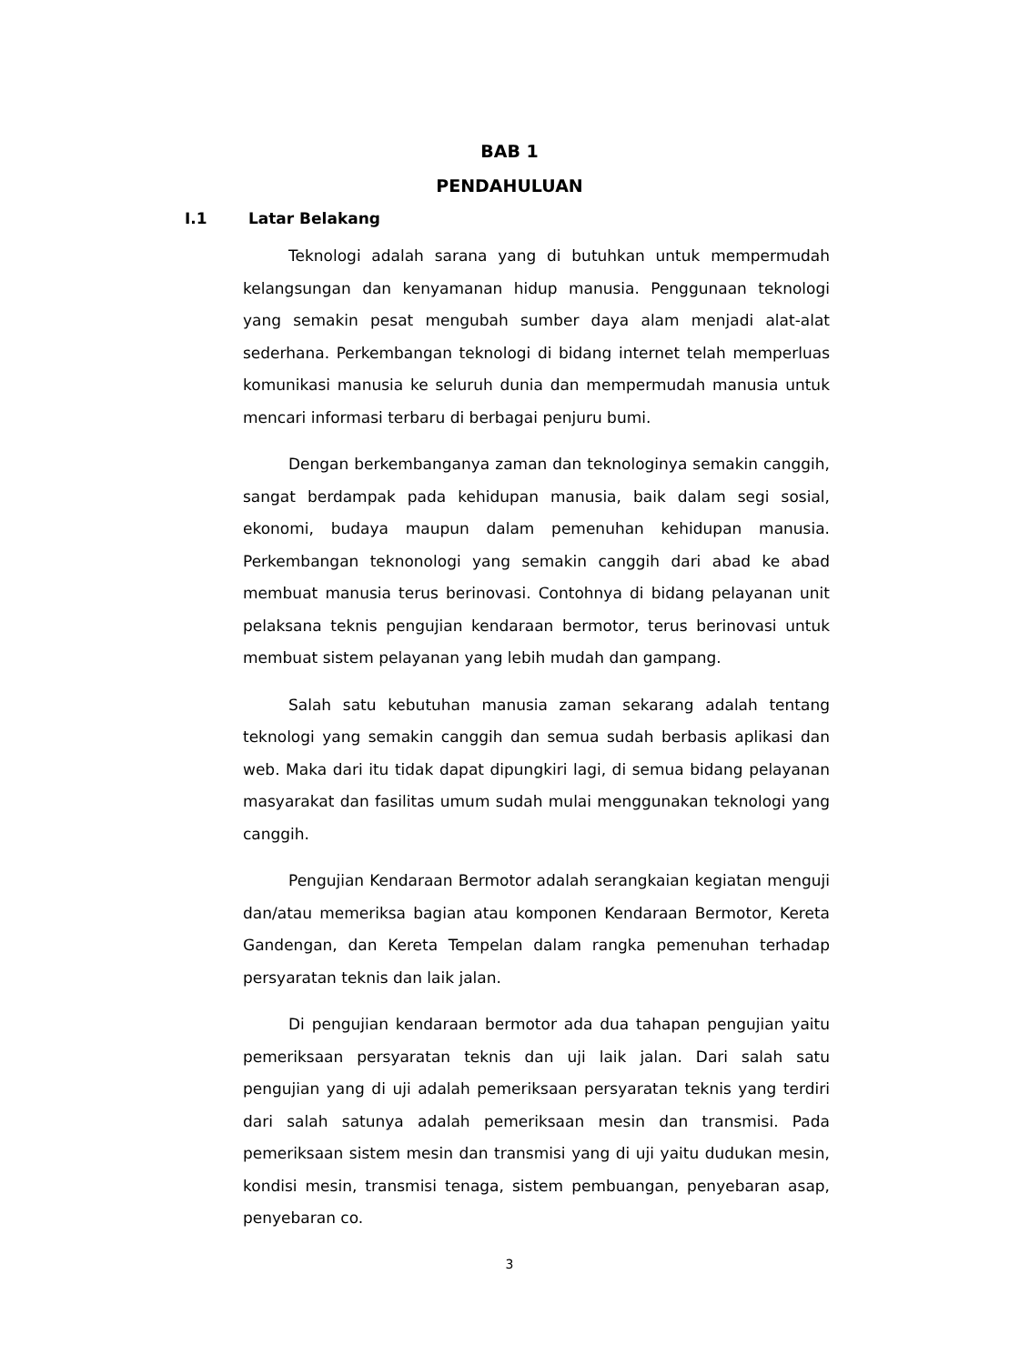BAB 1
PENDAHULUAN
I.1 Latar Belakang
Teknologi adalah sarana yang di butuhkan untuk mempermudah kelangsungan dan kenyamanan hidup manusia. Penggunaan teknologi yang semakin pesat mengubah sumber daya alam menjadi alat-alat sederhana. Perkembangan teknologi di bidang internet telah memperluas komunikasi manusia ke seluruh dunia dan mempermudah manusia untuk mencari informasi terbaru di berbagai penjuru bumi.
Dengan berkembanganya zaman dan teknologinya semakin canggih, sangat berdampak pada kehidupan manusia, baik dalam segi sosial, ekonomi, budaya maupun dalam pemenuhan kehidupan manusia. Perkembangan teknonologi yang semakin canggih dari abad ke abad membuat manusia terus berinovasi. Contohnya di bidang pelayanan unit pelaksana teknis pengujian kendaraan bermotor, terus berinovasi untuk membuat sistem pelayanan yang lebih mudah dan gampang.
Salah satu kebutuhan manusia zaman sekarang adalah tentang teknologi yang semakin canggih dan semua sudah berbasis aplikasi dan web. Maka dari itu tidak dapat dipungkiri lagi, di semua bidang pelayanan masyarakat dan fasilitas umum sudah mulai menggunakan teknologi yang canggih.
Pengujian Kendaraan Bermotor adalah serangkaian kegiatan menguji dan/atau memeriksa bagian atau komponen Kendaraan Bermotor, Kereta Gandengan, dan Kereta Tempelan dalam rangka pemenuhan terhadap persyaratan teknis dan laik jalan.
Di pengujian kendaraan bermotor ada dua tahapan pengujian yaitu pemeriksaan persyaratan teknis dan uji laik jalan. Dari salah satu pengujian yang di uji adalah pemeriksaan persyaratan teknis yang terdiri dari salah satunya adalah pemeriksaan mesin dan transmisi. Pada pemeriksaan sistem mesin dan transmisi yang di uji yaitu dudukan mesin, kondisi mesin, transmisi tenaga, sistem pembuangan, penyebaran asap, penyebaran co.
3